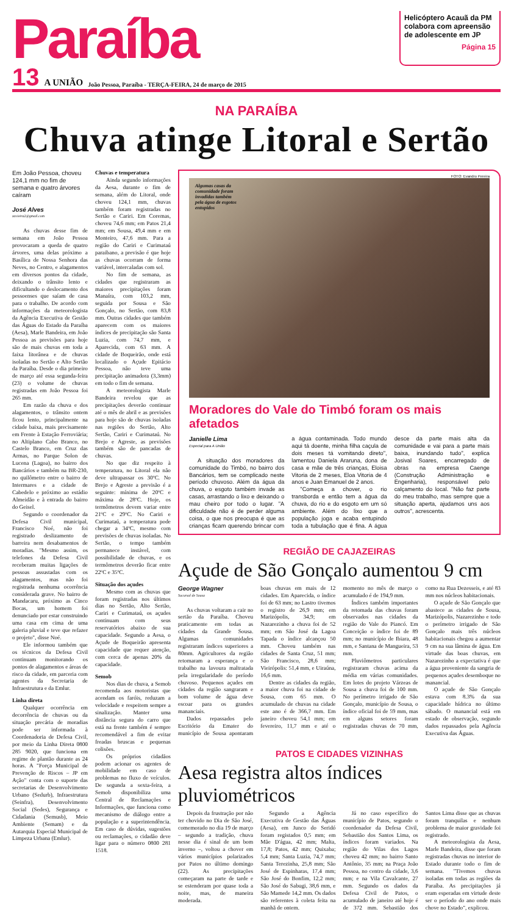Paraíba
Helicóptero Acauã da PM colabora com apreensão de adolescente em JP
Página 15
13 A UNIÃO João Pessoa, Paraíba - TERÇA-FEIRA, 24 de março de 2015
NA PARAÍBA
Chuva atinge Litoral e Sertão
Em João Pessoa, choveu 124,1 mm no fim de semana e quatro árvores caíram
José Alves
zavieira2@gmail.com
As chuvas desse fim de semana em João Pessoa provocaram a queda de quatro árvores, uma delas próximo a Basílica de Nossa Senhora das Neves, no Centro, e alagamentos em diversos pontos da cidade, deixando o trânsito lento e dificultando o deslocamento dos pessoenses que saíam de casa para o trabalho. De acordo com informações da meteorologista da Agência Executiva de Gestão das Águas do Estado da Paraíba (Aesa), Marle Bandeira, em João Pessoa as previsões para hoje são de mais chuvas em toda a faixa litorânea e de chuvas isoladas no Sertão e Alto Sertão da Paraíba. Desde o dia primeiro de março até essa segunda-feira (23) o volume de chuvas registradas em João Pessoa foi 265 mm.
Em razão da chuva e dos alagamentos, o trânsito ontem ficou lento, principalmente na cidade baixa, mais precisamente em Frente à Estação Ferroviária; no Altiplano Cabo Branco, no Castelo Branco, em Cruz das Armas, no Parque Solon de Lucena (Lagoa), no bairro dos Bancários e também na BR-230, no quilômetro entre o bairro de Intermares e a cidade de Cabedelo e próximo ao estádio Almeidão e à entrada do bairro do Geisel.
Segundo o coordenador da Defesa Civil municipal, Francisco Noé, não foi registrado deslizamento de barreira nem desabamentos de moradias. "Mesmo assim, os telefones da Defesa Civil receberam muitas ligações de pessoas assustadas com os alagamentos, mas não foi registrada nenhuma ocorrência considerada grave. No bairro de Mandacaru, próximo as Cinco Bocas, um homem foi denunciado por estar construindo uma casa em cima de uma galeria pluvial e teve que refazer o projeto", disse Noé.
Ele informou também que os técnicos da Defesa Civil continuam monitorando os pontos de alagamentos e áreas de risco da cidade, em parceria com agentes da Secretaria de Infraestrutura e da Emlur.
Linha direta
Qualquer ocorrência em decorrência de chuvas ou da situação precária de moradias pode ser informada à Coordenadoria de Defesa Civil, por meio da Linha Direta 0800 285 9020, que funciona em regime de plantão durante as 24 horas. A "Força Municipal de Prevenção de Riscos – JP em Ação" conta com o suporte das secretarias de Desenvolvimento Urbano (Sedurb), Infraestrutura (Seinfra), Desenvolvimento Social (Sedes), Segurança e Cidadania (Semusb), Meio Ambiente (Semam) e da Autarquia Especial Municipal de Limpeza Urbana (Emlur).
Chuvas e temperatura
Ainda segundo informações da Aesa, durante o fim de semana, além do Litoral, onde choveu 124,1 mm, chuvas também foram registradas no Sertão e Cariri. Em Coremas, choveu 74,6 mm; em Patos 21,4 mm; em Sousa, 49,4 mm e em Monteiro, 47,6 mm. Para a região do Cariri e Curimataú paraibano, a previsão é que hoje as chuvas ocorram de forma variável, intercaladas com sol.
No fim de semana, as cidades que registraram as maiores precipitações foram Manaíra, com 103,2 mm, seguida por Sousa e São Gonçalo, no Sertão, com 83,8 mm. Outras cidades que também aparecem com os maiores índices de precipitação são Santa Luzia, com 74,7 mm, e Aparecida, com 63 mm. A cidade de Boqueirão, onde está localizado o Açude Epitácio Pessoa, não teve uma precipitação animadora (3,3mm) em todo o fim de semana.
A meteorologista Marle Bandeira revelou que as precipitações deverão continuar até o mês de abril e as previsões para hoje são de chuvas isoladas nas regiões do Sertão, Alto Sertão, Cariri e Curimataú. No Brejo e Agreste, as previsões também são de pancadas de chuvas.
No que diz respeito à temperatura, no Litoral ela não deve ultrapassar os 30ºC. No Brejo e Agreste a previsão é a seguinte: mínima de 20ºC e máxima de 28ºC. Hoje, os termômetros devem variar entre 21ºC e 29ºC. No Cariri e Curimataú, a temperatura pode chegar a 34ºC, mesmo com previsões de chuvas isoladas. No Sertão, o tempo também permanece instável, com possibilidade de chuvas, e os termômetros deverão ficar entre 22ºC e 35ºC.
Situação dos açudes
Mesmo com as chuvas que foram registradas nos últimos dias no Sertão, Alto Sertão, Cariri e Curimataú, os açudes continuam com seus reservatórios abaixo de sua capacidade. Segundo a Aesa, o Açude de Boqueirão apresenta capacidade que requer atenção, com cerca de apenas 20% da capacidade.
Semob
Nos dias de chuva, a Semob recomenda aos motoristas que acendam os faróis, reduzam a velocidade e respeitem sempre a sinalização. Manter uma distância segura do carro que está na frente também é sempre recomendável a fim de evitar freadas bruscas e pequenas colisões.
Os próprios cidadãos podem acionar os agentes de mobilidade em caso de problemas no fluxo de veículos. De segunda a sexta-feira, a Semob disponibiliza uma Central de Reclamações e Informações, que funciona como mecanismo de diálogo entre a população e a superintendência. Em caso de dúvidas, sugestões ou reclamações, o cidadão deve ligar para o número 0800 281 1518.
FOTO: Evandro Pereira
Algumas casas da
comunidade foram
invadidas também
pela água de esgotos
entupidos
Moradores do Vale do Timbó foram os mais afetados
Janielle Lima
Especial para A União
A situação dos moradores da comunidade do Timbó, no bairro dos Bancários, tem se complicado neste período chuvoso. Além da água da chuva, o esgoto também invade as casas, arrastando o lixo e deixando o mau cheiro por todo o lugar. "A dificuldade não é de perder alguma coisa, o que nos preocupa é que as crianças ficam querendo brincar com a água contaminada. Todo mundo aqui tá doente, minha filha caçula de dois meses tá vomitando direto", lamentou Daniela Araruna, dona de casa e mãe de três crianças, Eloisa Vitoria de 2 meses, Eloa Vitoria de 4 anos e Juan Emanuel de 2 anos.
"Começa a chover, o rio transborda e então tem a água da chuva, do rio e do esgoto em um só ambiente. Além do lixo que a população joga e acaba entupindo toda a tubulação que é fina. A água desce da parte mais alta da comunidade e vai para a parte mais baixa, inundando tudo", explica Josival Soares, encarregado de obras na empresa Caenge (Construção Administração e Engenharia), responsável pelo calçamento do local. "Não faz parte do meu trabalho, mas sempre que a situação aperta, ajudamos uns aos outros", acrescenta.
REGIÃO DE CAJAZEIRAS
Açude de São Gonçalo aumentou 9 cm
George Wagner
Sucursal de Sousa
As chuvas voltaram a cair no sertão da Paraíba. Choveu praticamente em todas as cidades da Grande Sousa. Algumas comunidades registraram índices superiores a 80mm. Agricultores da região retomaram a esperança e o trabalho na lavoura maltratada pela irregularidade do período chuvoso. Pequenos açudes em cidades da região sangraram e bom volume de água deve escoar para os grandes mananciais.
Dados repassados pelo Escritório da Emater do município de Sousa apontaram boas chuvas em mais de 12 cidades. Em Aparecida, o índice foi de 63 mm; no Lastro tivemos o registro de 26,9 mm; em Marizópolis, 34,9; em Nazarezinho a chuva foi de 52 mm; em São José da Lagoa Tapada o índice alcançou 50 mm. Choveu também nas cidades de Santa Cruz, 51 mm; São Francisco, 28,6 mm; Vieirópolis: 51,4 mm, e Uiraúna, 16,6 mm.
Dentre as cidades da região, a maior chuva foi na cidade de Sousa, com 65 mm. O acumulado de chuvas na cidade este ano é de 366,7 mm. Em janeiro choveu 54,1 mm; em fevereiro, 11,7 mm e até o momento no mês de março o acumulado é de 194,9 mm.
Índices também importantes da retomada das chuvas foram observados nas cidades da região do Vale do Piancó. Em Conceição o índice foi de 89 mm; no município de Ibiara, 48 mm, e Santana de Mangueira, 53 mm.
Pluviômetros particulares registraram chuvas acima da média em várias comunidades. Em lotes do projeto Várzeas de Sousa a chuva foi de 100 mm. No perímetro irrigado de São Gonçalo, município de Sousa, o índice oficial foi de 59 mm, mas em alguns setores foram registradas chuvas de 70 mm, como na Rua Dezesseis, e até 83 mm nos núcleos habitacionais.
O açude de São Gonçalo que abastece as cidades de Sousa, Marizópolis, Nazarezinho e todo o perímetro irrigado de São Gonçalo mais três núcleos habitacionais chegou a aumentar 9 cm na sua lâmina de água. Em virtude das boas chuvas, em Nazarezinho a expectativa é que a água proveniente da sangria de pequenos açudes desemboque no manancial.
O açude de São Gonçalo estava com 8.3% da sua capacidade hídrica no último sábado. O manancial está em estado de observação, segundo dados repassados pela Agência Executiva das Águas.
PATOS E CIDADES VIZINHAS
Aesa registra altos índices pluviométricos
Depois da frustração por não ter chovido no Dia de São José, comemorado no dia 19 de março – segundo a tradição, chuva nesse dia é sinal de um bom inverno –, voltou a chover em vários municípios polarizados por Patos no último domingo (22). As precipitações começaram na parte de tarde e se estenderam por quase toda a noite, mas, de maneira moderada.
Segundo a Agência Executiva de Gestão das Águas (Aesa), em Junco do Seridó foram registados 0,5 mm; em Mãe D'água, 42 mm; Malta, 17,8; Patos, 42 mm; Quixaba; 5,4 mm; Santa Luzia, 74,7 mm; Santa Terezinha, 25,8 mm; São José de Espinharas, 17,4 mm; São José do Bonfim, 12,2 mm; São José do Sabugi, 38,6 mm, e São Mamede 14,2 mm. Os dados são referentes à coleta feita na manhã de ontem.
Já no caso específico do município de Patos, segundo o coordenador da Defesa Civil, Sebastião dos Santos Lima, os índices foram variados. Na região do Vilas dos Lagos choveu 42 mm; no bairro Santo Antônio, 35 mm; na Praça João Pessoa, no centro da cidade, 3,6 mm; e na Vila Cavalcante, 27 mm. Segundo os dados da Defesa Civil de Patos, o acumulado de janeiro até hoje é de 372 mm. Sebastião dos Santos Lima disse que as chuvas foram tranquilas e nenhum problema de maior gravidade foi registrado.
A meteorologista da Aesa, Marle Bandeira, disse que foram registradas chuvas no interior do Estado durante todo o fim de semana. "Tivemos chuvas isoladas em todas as regiões da Paraíba. As precipitações já eram esperadas em virtude deste ser o período do ano onde mais chove no Estado", explicou.